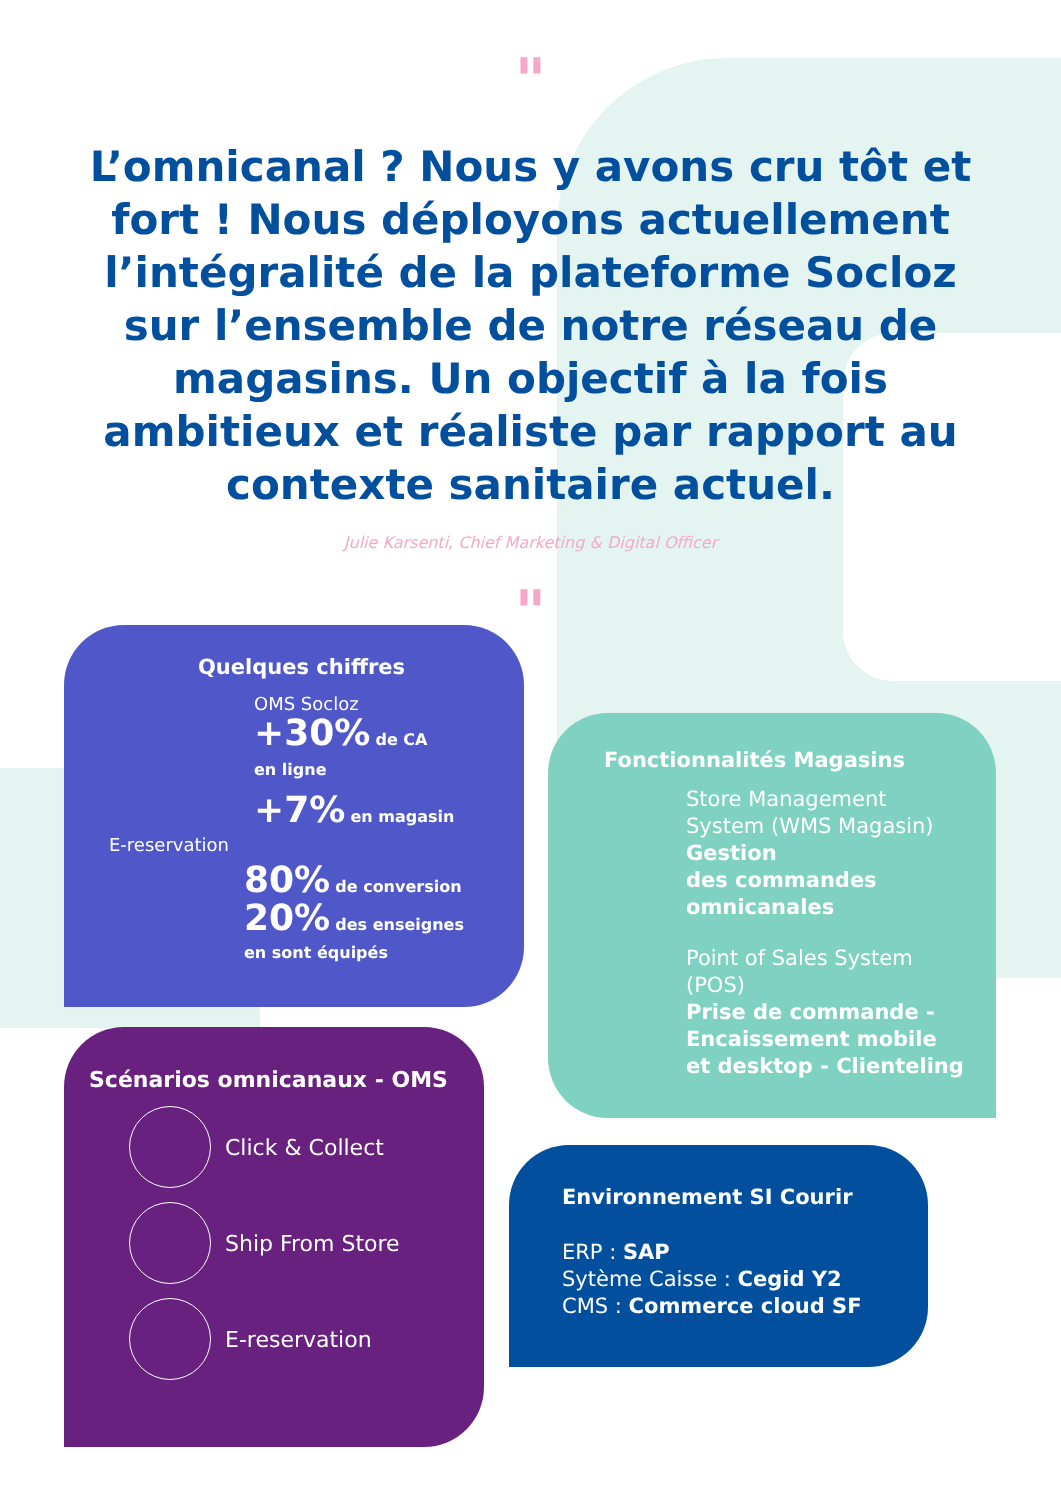"
L’omnicanal ? Nous y avons cru tôt et fort ! Nous déployons actuellement l’intégralité de la plateforme Socloz sur l’ensemble de notre réseau de magasins. Un objectif à la fois ambitieux et réaliste par rapport au contexte sanitaire actuel.
Julie Karsenti, Chief Marketing & Digital Officer
"
Quelques chiffres
OMS Socloz
+30% de CA
en ligne
+7% en magasin
E-reservation
80% de conversion
20% des enseignes
en sont équipés
Fonctionnalités Magasins
Store Management System (WMS Magasin)
Gestion
des commandes
omnicanales
Point of Sales System (POS)
Prise de commande - Encaissement mobile et desktop - Clienteling
Scénarios omnicanaux - OMS
Click & Collect
Ship From Store
E-reservation
Environnement SI Courir
ERP : SAP
Sytème Caisse : Cegid Y2
CMS : Commerce cloud SF